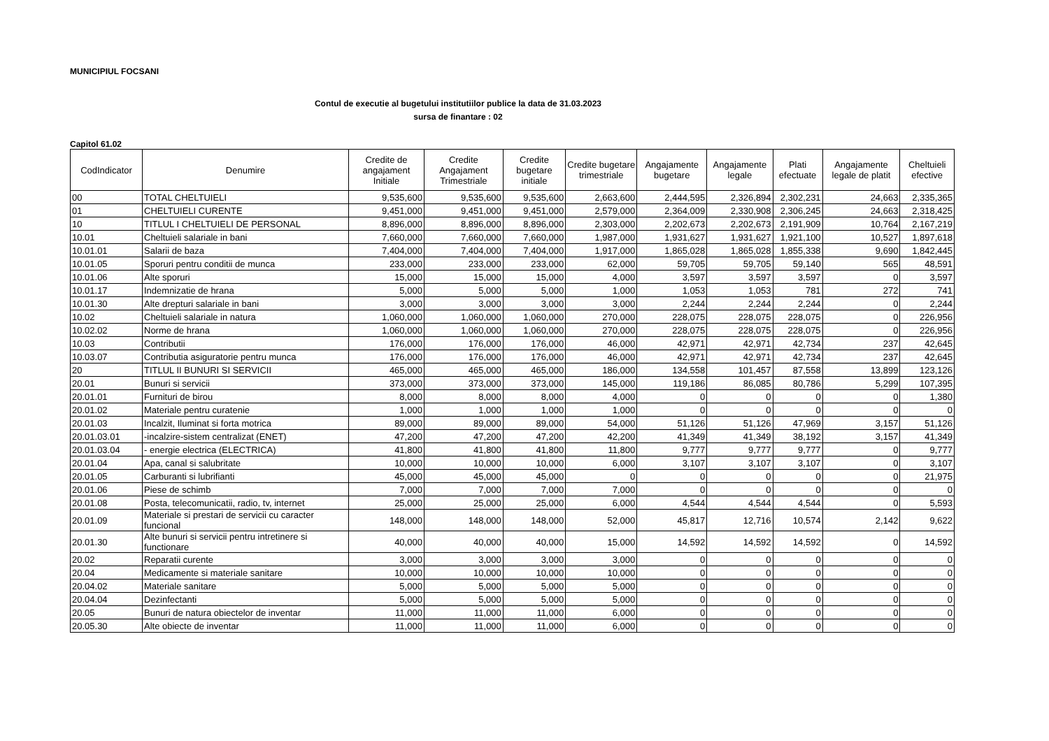MUNICIPIUL FOCSANI
Contul de executie al bugetului institutiilor publice la data de 31.03.2023
sursa de finantare : 02
Capitol 61.02
| CodIndicator | Denumire | Credite de angajament Initiale | Credite Angajament Trimestriale | Credite bugetare initiale | Credite bugetare trimestriale | Angajamente bugetare | Angajamente legale | Plati efectuate | Angajamente legale de platit | Cheltuieli efective |
| --- | --- | --- | --- | --- | --- | --- | --- | --- | --- | --- |
| 00 | TOTAL CHELTUIELI | 9,535,600 | 9,535,600 | 9,535,600 | 2,663,600 | 2,444,595 | 2,326,894 | 2,302,231 | 24,663 | 2,335,365 |
| 01 | CHELTUIELI CURENTE | 9,451,000 | 9,451,000 | 9,451,000 | 2,579,000 | 2,364,009 | 2,330,908 | 2,306,245 | 24,663 | 2,318,425 |
| 10 | TITLUL I CHELTUIELI DE PERSONAL | 8,896,000 | 8,896,000 | 8,896,000 | 2,303,000 | 2,202,673 | 2,202,673 | 2,191,909 | 10,764 | 2,167,219 |
| 10.01 | Cheltuieli salariale in bani | 7,660,000 | 7,660,000 | 7,660,000 | 1,987,000 | 1,931,627 | 1,931,627 | 1,921,100 | 10,527 | 1,897,618 |
| 10.01.01 | Salarii de baza | 7,404,000 | 7,404,000 | 7,404,000 | 1,917,000 | 1,865,028 | 1,865,028 | 1,855,338 | 9,690 | 1,842,445 |
| 10.01.05 | Sporuri pentru conditii de munca | 233,000 | 233,000 | 233,000 | 62,000 | 59,705 | 59,705 | 59,140 | 565 | 48,591 |
| 10.01.06 | Alte sporuri | 15,000 | 15,000 | 15,000 | 4,000 | 3,597 | 3,597 | 3,597 | 0 | 3,597 |
| 10.01.17 | Indemnizatie de hrana | 5,000 | 5,000 | 5,000 | 1,000 | 1,053 | 1,053 | 781 | 272 | 741 |
| 10.01.30 | Alte drepturi salariale in bani | 3,000 | 3,000 | 3,000 | 3,000 | 2,244 | 2,244 | 2,244 | 0 | 2,244 |
| 10.02 | Cheltuieli salariale in natura | 1,060,000 | 1,060,000 | 1,060,000 | 270,000 | 228,075 | 228,075 | 228,075 | 0 | 226,956 |
| 10.02.02 | Norme de hrana | 1,060,000 | 1,060,000 | 1,060,000 | 270,000 | 228,075 | 228,075 | 228,075 | 0 | 226,956 |
| 10.03 | Contributii | 176,000 | 176,000 | 176,000 | 46,000 | 42,971 | 42,971 | 42,734 | 237 | 42,645 |
| 10.03.07 | Contributia asiguratorie pentru munca | 176,000 | 176,000 | 176,000 | 46,000 | 42,971 | 42,971 | 42,734 | 237 | 42,645 |
| 20 | TITLUL II BUNURI SI SERVICII | 465,000 | 465,000 | 465,000 | 186,000 | 134,558 | 101,457 | 87,558 | 13,899 | 123,126 |
| 20.01 | Bunuri si servicii | 373,000 | 373,000 | 373,000 | 145,000 | 119,186 | 86,085 | 80,786 | 5,299 | 107,395 |
| 20.01.01 | Furnituri de birou | 8,000 | 8,000 | 8,000 | 4,000 | 0 | 0 | 0 | 0 | 1,380 |
| 20.01.02 | Materiale pentru curatenie | 1,000 | 1,000 | 1,000 | 1,000 | 0 | 0 | 0 | 0 | 0 |
| 20.01.03 | Incalzit, Iluminat si forta motrica | 89,000 | 89,000 | 89,000 | 54,000 | 51,126 | 51,126 | 47,969 | 3,157 | 51,126 |
| 20.01.03.01 | -incalzire-sistem centralizat (ENET) | 47,200 | 47,200 | 47,200 | 42,200 | 41,349 | 41,349 | 38,192 | 3,157 | 41,349 |
| 20.01.03.04 | - energie electrica (ELECTRICA) | 41,800 | 41,800 | 41,800 | 11,800 | 9,777 | 9,777 | 9,777 | 0 | 9,777 |
| 20.01.04 | Apa, canal si salubritate | 10,000 | 10,000 | 10,000 | 6,000 | 3,107 | 3,107 | 3,107 | 0 | 3,107 |
| 20.01.05 | Carburanti si lubrifianti | 45,000 | 45,000 | 45,000 | 0 | 0 | 0 | 0 | 0 | 21,975 |
| 20.01.06 | Piese de schimb | 7,000 | 7,000 | 7,000 | 7,000 | 0 | 0 | 0 | 0 | 0 |
| 20.01.08 | Posta, telecomunicatii, radio, tv, internet | 25,000 | 25,000 | 25,000 | 6,000 | 4,544 | 4,544 | 4,544 | 0 | 5,593 |
| 20.01.09 | Materiale si prestari de servicii cu caracter funcional | 148,000 | 148,000 | 148,000 | 52,000 | 45,817 | 12,716 | 10,574 | 2,142 | 9,622 |
| 20.01.30 | Alte bunuri si servicii pentru intretinere si functionare | 40,000 | 40,000 | 40,000 | 15,000 | 14,592 | 14,592 | 14,592 | 0 | 14,592 |
| 20.02 | Reparatii curente | 3,000 | 3,000 | 3,000 | 3,000 | 0 | 0 | 0 | 0 | 0 |
| 20.04 | Medicamente si materiale sanitare | 10,000 | 10,000 | 10,000 | 10,000 | 0 | 0 | 0 | 0 | 0 |
| 20.04.02 | Materiale sanitare | 5,000 | 5,000 | 5,000 | 5,000 | 0 | 0 | 0 | 0 | 0 |
| 20.04.04 | Dezinfectanti | 5,000 | 5,000 | 5,000 | 5,000 | 0 | 0 | 0 | 0 | 0 |
| 20.05 | Bunuri de natura obiectelor de inventar | 11,000 | 11,000 | 11,000 | 6,000 | 0 | 0 | 0 | 0 | 0 |
| 20.05.30 | Alte obiecte de inventar | 11,000 | 11,000 | 11,000 | 6,000 | 0 | 0 | 0 | 0 | 0 |